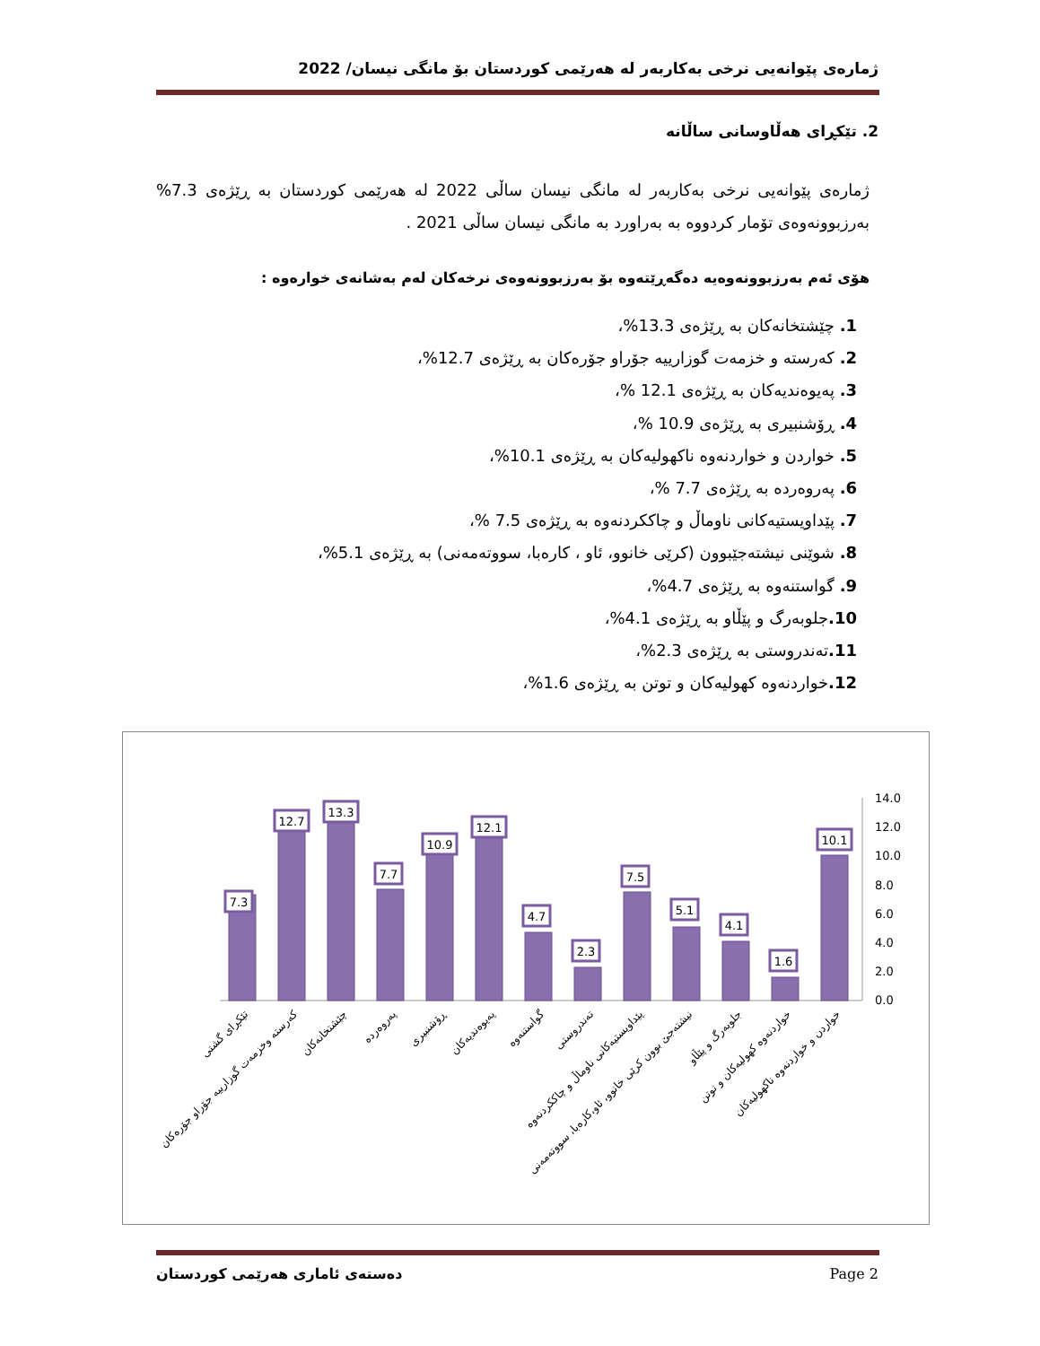ژمارەی پێوانەیی نرخی بەکاربەر لە هەرێمی کوردستان بۆ مانگی نیسان/ 2022
2. تێکڕای هەڵاوسانی ساڵانە
ژمارەی پێوانەیی نرخی بەکاربەر لە مانگی نیسان ساڵی 2022 لە هەرێمی کوردستان بە ڕێژەی 7.3% بەرزبوونەوەی تۆمار کردووە بە بەراورد بە مانگی نیسان ساڵی 2021 .
هۆی ئەم بەرزبوونەوەیە دەگەڕێتەوە بۆ بەرزبوونەوەی نرخەکان لەم بەشانەی خوارەوە :
1. چێشتخانەکان بە ڕێژەی 13.3%،
2. کەرستە و خزمەت گوزارییە جۆراو جۆرەکان بە ڕێژەی 12.7%،
3. پەیوەندیەکان بە ڕێژەی 12.1 %،
4. ڕۆشنبیری بە ڕێژەی 10.9 %،
5. خواردن و خواردنەوە ناکهولیەکان بە ڕێژەی 10.1%،
6. پەروەردە بە ڕێژەی 7.7 %،
7. پێداویستیەکانی ناوماڵ و چاککردنەوە بە ڕێژەی 7.5 %،
8. شوێنی نیشتەجێبوون (کرێی خانوو، ئاو ، کارەبا، سووتەمەنی) بە ڕێژەی 5.1%،
9. گواستنەوە بە ڕێژەی 4.7%،
10. جلوبەرگ و پێڵاو بە ڕێژەی 4.1%،
11. تەندروستی بە ڕێژەی 2.3%،
12. خواردنەوە کهولیەکان و توتن بە ڕێژەی 1.6%،
14.0
12.0
10.0
8.0
6.0
4.0
2.0
0.0
7.3
12.7
13.3
7.7
10.9
12.1
4.7
2.3
7.5
5.1
4.1
1.6
10.1
تێکڕای گشتی
کەرستە وخزمەت گوزارییە جۆراو جۆرەکان
چێشتخانەکان
پەروەردە
ڕۆشنبیری
پەیوەندیەکان
گواستنەوە
تەندروستی
پێداویستیەکانی ناوماڵ و چاککردنەوە
نیشتەجێ بوون کرێی خانوو، ئاو،کارەبا، سووتەمەنی
جلوبەرگ و پێڵاو
خواردنەوە کهولیەکان و توتن
خواردن و خواردنەوە ناکهولیەکان
دەستەی ئاماری هەرێمی کوردستان Page 2